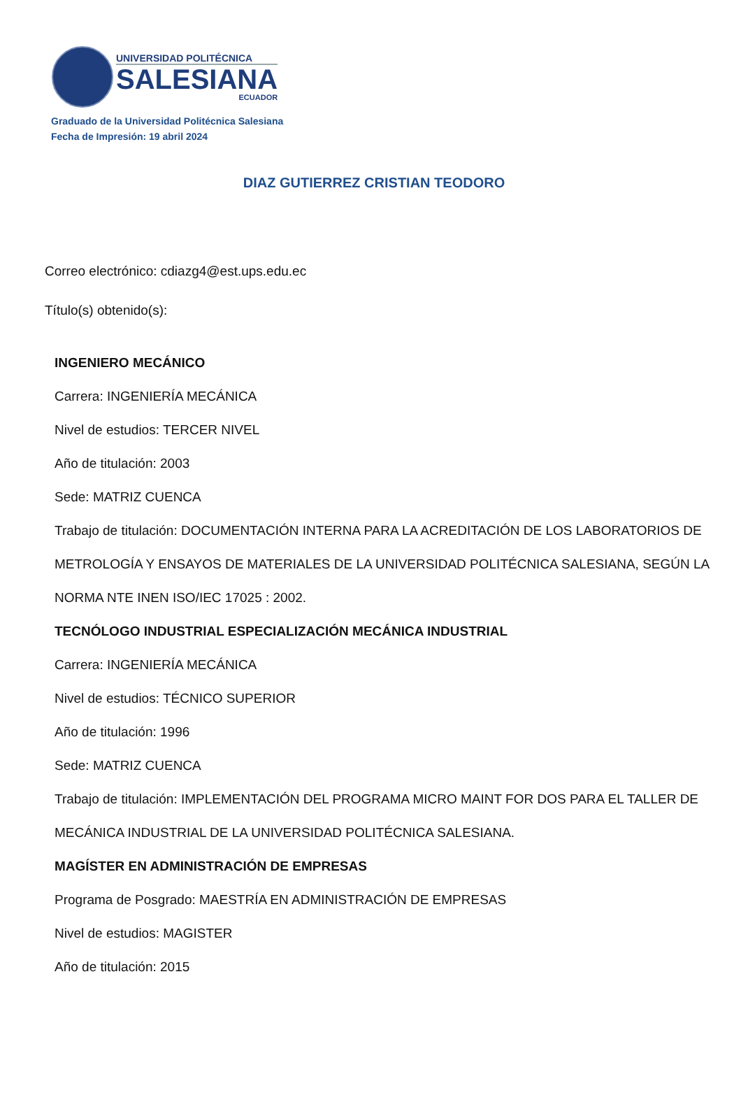UNIVERSIDAD POLITÉCNICA
SALESIANA
ECUADOR
Graduado de la Universidad Politécnica Salesiana
Fecha de Impresión: 19 abril 2024
DIAZ GUTIERREZ CRISTIAN TEODORO
Correo electrónico: cdiazg4@est.ups.edu.ec
Título(s) obtenido(s):
INGENIERO MECÁNICO
Carrera: INGENIERÍA MECÁNICA
Nivel de estudios: TERCER NIVEL
Año de titulación: 2003
Sede: MATRIZ CUENCA
Trabajo de titulación: DOCUMENTACIÓN INTERNA PARA LA ACREDITACIÓN DE LOS LABORATORIOS DE METROLOGÍA Y ENSAYOS DE MATERIALES DE LA UNIVERSIDAD POLITÉCNICA SALESIANA, SEGÚN LA NORMA NTE INEN ISO/IEC 17025 : 2002.
TECNÓLOGO INDUSTRIAL ESPECIALIZACIÓN MECÁNICA INDUSTRIAL
Carrera: INGENIERÍA MECÁNICA
Nivel de estudios: TÉCNICO SUPERIOR
Año de titulación: 1996
Sede: MATRIZ CUENCA
Trabajo de titulación: IMPLEMENTACIÓN DEL PROGRAMA MICRO MAINT FOR DOS PARA EL TALLER DE MECÁNICA INDUSTRIAL DE LA UNIVERSIDAD POLITÉCNICA SALESIANA.
MAGÍSTER EN ADMINISTRACIÓN DE EMPRESAS
Programa de Posgrado: MAESTRÍA EN ADMINISTRACIÓN DE EMPRESAS
Nivel de estudios: MAGISTER
Año de titulación: 2015